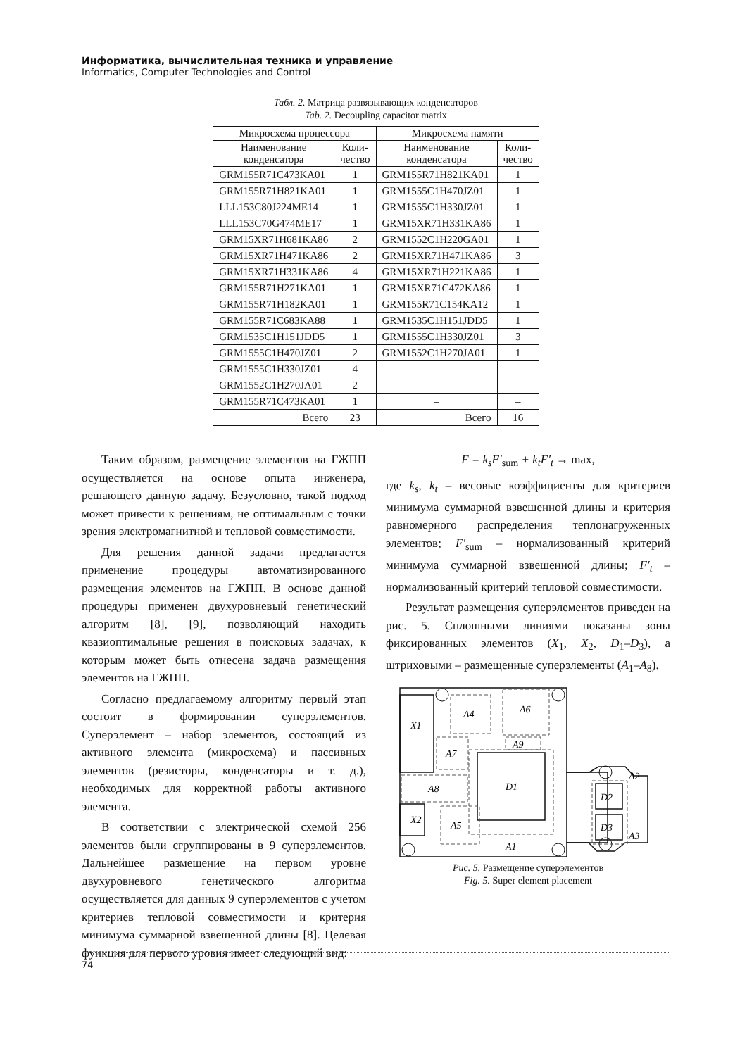Информатика, вычислительная техника и управление
Informatics, Computer Technologies and Control
Табл. 2. Матрица развязывающих конденсаторов
Tab. 2. Decoupling capacitor matrix
| Микросхема процессора | | Микросхема памяти | |
| --- | --- | --- | --- |
| Наименование конденсатора | Коли- чество | Наименование конденсатора | Коли- чество |
| GRM155R71C473KA01 | 1 | GRM155R71H821KA01 | 1 |
| GRM155R71H821KA01 | 1 | GRM1555C1H470JZ01 | 1 |
| LLL153C80J224ME14 | 1 | GRM1555C1H330JZ01 | 1 |
| LLL153C70G474ME17 | 1 | GRM15XR71H331KA86 | 1 |
| GRM15XR71H681KA86 | 2 | GRM1552C1H220GA01 | 1 |
| GRM15XR71H471KA86 | 2 | GRM15XR71H471KA86 | 3 |
| GRM15XR71H331KA86 | 4 | GRM15XR71H221KA86 | 1 |
| GRM155R71H271KA01 | 1 | GRM15XR71C472KA86 | 1 |
| GRM155R71H182KA01 | 1 | GRM155R71C154KA12 | 1 |
| GRM155R71C683KA88 | 1 | GRM1535C1H151JDD5 | 1 |
| GRM1535C1H151JDD5 | 1 | GRM1555C1H330JZ01 | 3 |
| GRM1555C1H470JZ01 | 2 | GRM1552C1H270JA01 | 1 |
| GRM1555C1H330JZ01 | 4 | – | – |
| GRM1552C1H270JA01 | 2 | – | – |
| GRM155R71C473KA01 | 1 | – | – |
| Всего | 23 | Всего | 16 |
Таким образом, размещение элементов на ГЖПП осуществляется на основе опыта инженера, решающего данную задачу. Безусловно, такой подход может привести к решениям, не оптимальным с точки зрения электромагнитной и тепловой совместимости.
Для решения данной задачи предлагается применение процедуры автоматизированного размещения элементов на ГЖПП. В основе данной процедуры применен двухуровневый генетический алгоритм [8], [9], позволяющий находить квазиоптимальные решения в поисковых задачах, к которым может быть отнесена задача размещения элементов на ГЖПП.
Согласно предлагаемому алгоритму первый этап состоит в формировании суперэлементов. Суперэлемент – набор элементов, состоящий из активного элемента (микросхема) и пассивных элементов (резисторы, конденсаторы и т. д.), необходимых для корректной работы активного элемента.
В соответствии с электрической схемой 256 элементов были сгруппированы в 9 суперэлементов. Дальнейшее размещение на первом уровне двухуровневого генетического алгоритма осуществляется для данных 9 суперэлементов с учетом критериев тепловой совместимости и критерия минимума суммарной взвешенной длины [8]. Целевая функция для первого уровня имеет следующий вид:
F = k<sub>s</sub>F′<sub>sum</sub> + k<sub>t</sub>F′<sub>t</sub> → max,
где k<sub>s</sub>, k<sub>t</sub> – весовые коэффициенты для критериев минимума суммарной взвешенной длины и критерия равномерного распределения теплонагруженных элементов; F′<sub>sum</sub> – нормализованный критерий минимума суммарной взвешенной длины; F′<sub>t</sub> – нормализованный критерий тепловой совместимости.
Результат размещения суперэлементов приведен на рис. 5. Сплошными линиями показаны зоны фиксированных элементов (X<sub>1</sub>, X<sub>2</sub>, D<sub>1</sub>–D<sub>3</sub>), а штриховыми – размещенные суперэлементы (A<sub>1</sub>–A<sub>8</sub>).
X1
X2
A4
A6
A9
A7
A8
A5
D1
A1
D2
D3
A2
A3
Рис. 5. Размещение суперэлементов
Fig. 5. Super element placement
74